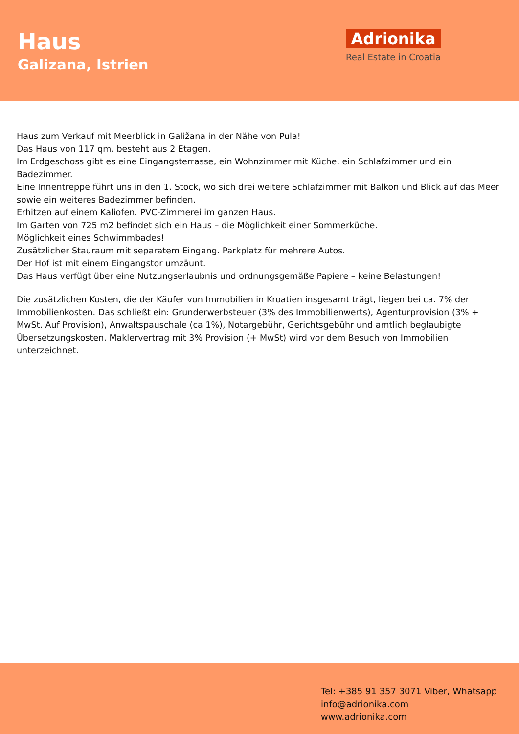Haus
Galizana, Istrien
Adrionika
Real Estate in Croatia
Haus zum Verkauf mit Meerblick in Galižana in der Nähe von Pula!
Das Haus von 117 qm. besteht aus 2 Etagen.
Im Erdgeschoss gibt es eine Eingangsterrasse, ein Wohnzimmer mit Küche, ein Schlafzimmer und ein Badezimmer.
Eine Innentreppe führt uns in den 1. Stock, wo sich drei weitere Schlafzimmer mit Balkon und Blick auf das Meer sowie ein weiteres Badezimmer befinden.
Erhitzen auf einem Kaliofen. PVC-Zimmerei im ganzen Haus.
Im Garten von 725 m2 befindet sich ein Haus – die Möglichkeit einer Sommerküche.
Möglichkeit eines Schwimmbades!
Zusätzlicher Stauraum mit separatem Eingang. Parkplatz für mehrere Autos.
Der Hof ist mit einem Eingangstor umzäunt.
Das Haus verfügt über eine Nutzungserlaubnis und ordnungsgemäße Papiere – keine Belastungen!
Die zusätzlichen Kosten, die der Käufer von Immobilien in Kroatien insgesamt trägt, liegen bei ca. 7% der Immobilienkosten. Das schließt ein: Grunderwerbsteuer (3% des Immobilienwerts), Agenturprovision (3% + MwSt. Auf Provision), Anwaltspauschale (ca 1%), Notargebühr, Gerichtsgebühr und amtlich beglaubigte Übersetzungskosten. Maklervertrag mit 3% Provision (+ MwSt) wird vor dem Besuch von Immobilien unterzeichnet.
Tel: +385 91 357 3071 Viber, Whatsapp
info@adrionika.com
www.adrionika.com